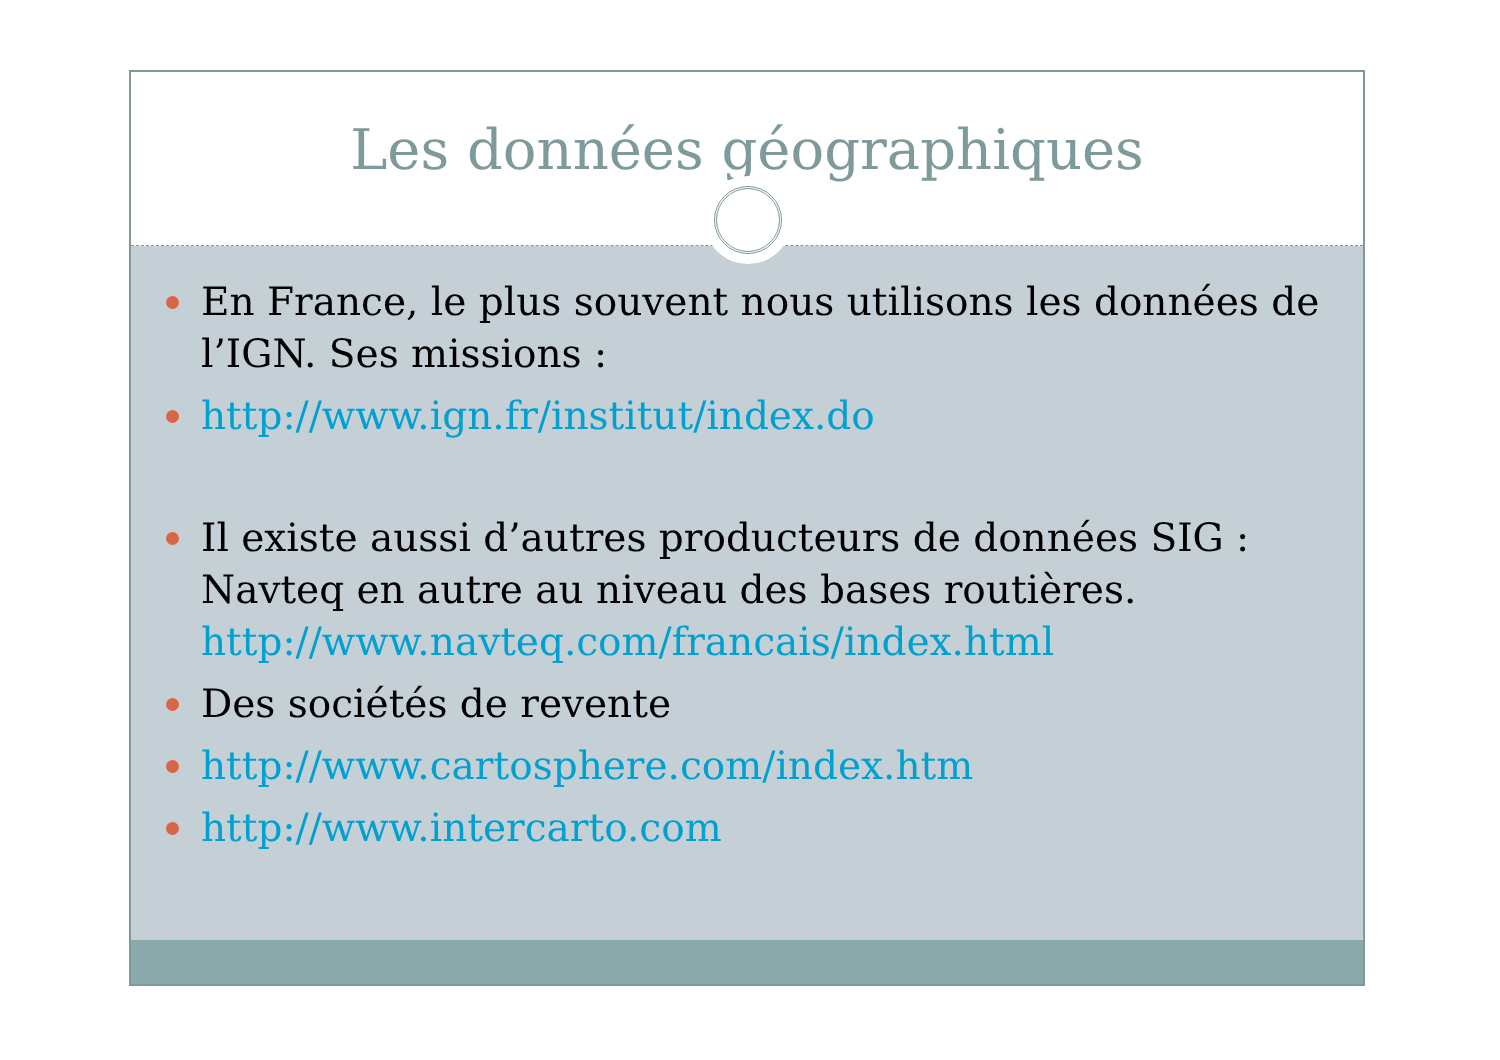Les données géographiques
En France, le plus souvent nous utilisons les données de l’IGN. Ses missions :
http://www.ign.fr/institut/index.do
Il existe aussi d’autres producteurs de données SIG : Navteq en autre au niveau des bases routières. http://www.navteq.com/francais/index.html
Des sociétés de revente
http://www.cartosphere.com/index.htm
http://www.intercarto.com